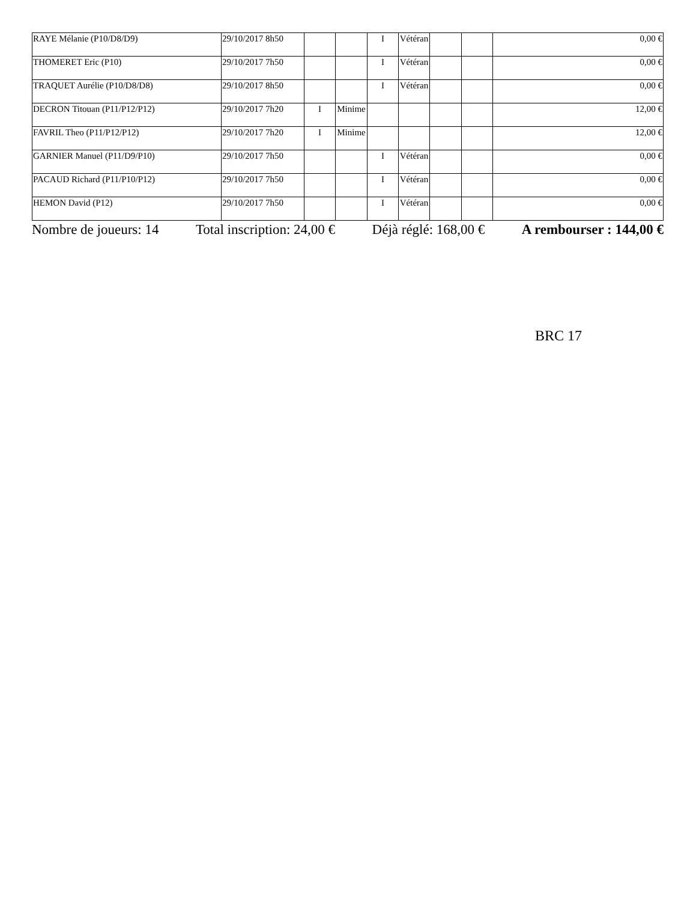| RAYE Mélanie (P10/D8/D9) | 29/10/2017 8h50 | | | I | Vétéran | | | 0,00 € |
| THOMERET Eric (P10) | 29/10/2017 7h50 | | | I | Vétéran | | | 0,00 € |
| TRAQUET Aurélie (P10/D8/D8) | 29/10/2017 8h50 | | | I | Vétéran | | | 0,00 € |
| DECRON Titouan (P11/P12/P12) | 29/10/2017 7h20 | I | Minime | | | | | 12,00 € |
| FAVRIL Theo (P11/P12/P12) | 29/10/2017 7h20 | I | Minime | | | | | 12,00 € |
| GARNIER Manuel (P11/D9/P10) | 29/10/2017 7h50 | | | I | Vétéran | | | 0,00 € |
| PACAUD Richard (P11/P10/P12) | 29/10/2017 7h50 | | | I | Vétéran | | | 0,00 € |
| HEMON David (P12) | 29/10/2017 7h50 | | | I | Vétéran | | | 0,00 € |
Nombre de joueurs: 14 Total inscription: 24,00 € Déjà réglé: 168,00 € A rembourser : 144,00 €
BRC 17